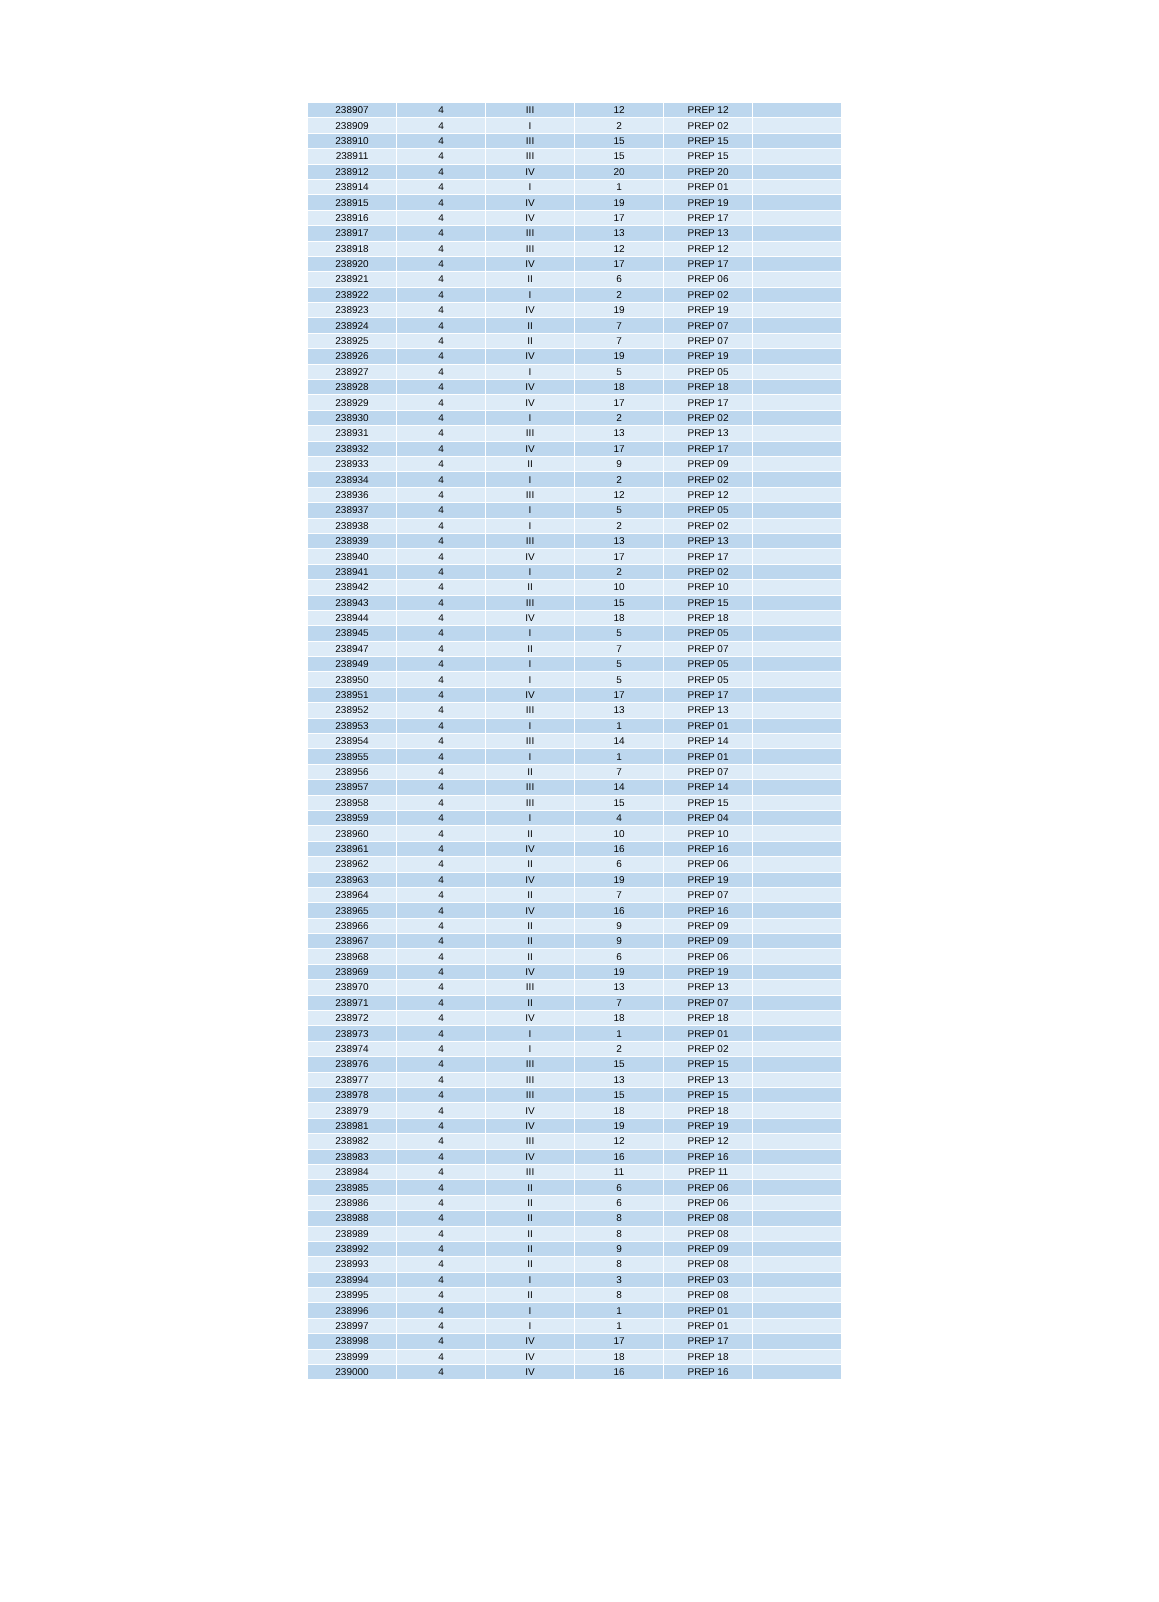| 238907 | 4 | III | 12 | PREP 12 | |
| 238909 | 4 | I | 2 | PREP 02 | |
| 238910 | 4 | III | 15 | PREP 15 | |
| 238911 | 4 | III | 15 | PREP 15 | |
| 238912 | 4 | IV | 20 | PREP 20 | |
| 238914 | 4 | I | 1 | PREP 01 | |
| 238915 | 4 | IV | 19 | PREP 19 | |
| 238916 | 4 | IV | 17 | PREP 17 | |
| 238917 | 4 | III | 13 | PREP 13 | |
| 238918 | 4 | III | 12 | PREP 12 | |
| 238920 | 4 | IV | 17 | PREP 17 | |
| 238921 | 4 | II | 6 | PREP 06 | |
| 238922 | 4 | I | 2 | PREP 02 | |
| 238923 | 4 | IV | 19 | PREP 19 | |
| 238924 | 4 | II | 7 | PREP 07 | |
| 238925 | 4 | II | 7 | PREP 07 | |
| 238926 | 4 | IV | 19 | PREP 19 | |
| 238927 | 4 | I | 5 | PREP 05 | |
| 238928 | 4 | IV | 18 | PREP 18 | |
| 238929 | 4 | IV | 17 | PREP 17 | |
| 238930 | 4 | I | 2 | PREP 02 | |
| 238931 | 4 | III | 13 | PREP 13 | |
| 238932 | 4 | IV | 17 | PREP 17 | |
| 238933 | 4 | II | 9 | PREP 09 | |
| 238934 | 4 | I | 2 | PREP 02 | |
| 238936 | 4 | III | 12 | PREP 12 | |
| 238937 | 4 | I | 5 | PREP 05 | |
| 238938 | 4 | I | 2 | PREP 02 | |
| 238939 | 4 | III | 13 | PREP 13 | |
| 238940 | 4 | IV | 17 | PREP 17 | |
| 238941 | 4 | I | 2 | PREP 02 | |
| 238942 | 4 | II | 10 | PREP 10 | |
| 238943 | 4 | III | 15 | PREP 15 | |
| 238944 | 4 | IV | 18 | PREP 18 | |
| 238945 | 4 | I | 5 | PREP 05 | |
| 238947 | 4 | II | 7 | PREP 07 | |
| 238949 | 4 | I | 5 | PREP 05 | |
| 238950 | 4 | I | 5 | PREP 05 | |
| 238951 | 4 | IV | 17 | PREP 17 | |
| 238952 | 4 | III | 13 | PREP 13 | |
| 238953 | 4 | I | 1 | PREP 01 | |
| 238954 | 4 | III | 14 | PREP 14 | |
| 238955 | 4 | I | 1 | PREP 01 | |
| 238956 | 4 | II | 7 | PREP 07 | |
| 238957 | 4 | III | 14 | PREP 14 | |
| 238958 | 4 | III | 15 | PREP 15 | |
| 238959 | 4 | I | 4 | PREP 04 | |
| 238960 | 4 | II | 10 | PREP 10 | |
| 238961 | 4 | IV | 16 | PREP 16 | |
| 238962 | 4 | II | 6 | PREP 06 | |
| 238963 | 4 | IV | 19 | PREP 19 | |
| 238964 | 4 | II | 7 | PREP 07 | |
| 238965 | 4 | IV | 16 | PREP 16 | |
| 238966 | 4 | II | 9 | PREP 09 | |
| 238967 | 4 | II | 9 | PREP 09 | |
| 238968 | 4 | II | 6 | PREP 06 | |
| 238969 | 4 | IV | 19 | PREP 19 | |
| 238970 | 4 | III | 13 | PREP 13 | |
| 238971 | 4 | II | 7 | PREP 07 | |
| 238972 | 4 | IV | 18 | PREP 18 | |
| 238973 | 4 | I | 1 | PREP 01 | |
| 238974 | 4 | I | 2 | PREP 02 | |
| 238976 | 4 | III | 15 | PREP 15 | |
| 238977 | 4 | III | 13 | PREP 13 | |
| 238978 | 4 | III | 15 | PREP 15 | |
| 238979 | 4 | IV | 18 | PREP 18 | |
| 238981 | 4 | IV | 19 | PREP 19 | |
| 238982 | 4 | III | 12 | PREP 12 | |
| 238983 | 4 | IV | 16 | PREP 16 | |
| 238984 | 4 | III | 11 | PREP 11 | |
| 238985 | 4 | II | 6 | PREP 06 | |
| 238986 | 4 | II | 6 | PREP 06 | |
| 238988 | 4 | II | 8 | PREP 08 | |
| 238989 | 4 | II | 8 | PREP 08 | |
| 238992 | 4 | II | 9 | PREP 09 | |
| 238993 | 4 | II | 8 | PREP 08 | |
| 238994 | 4 | I | 3 | PREP 03 | |
| 238995 | 4 | II | 8 | PREP 08 | |
| 238996 | 4 | I | 1 | PREP 01 | |
| 238997 | 4 | I | 1 | PREP 01 | |
| 238998 | 4 | IV | 17 | PREP 17 | |
| 238999 | 4 | IV | 18 | PREP 18 | |
| 239000 | 4 | IV | 16 | PREP 16 | |